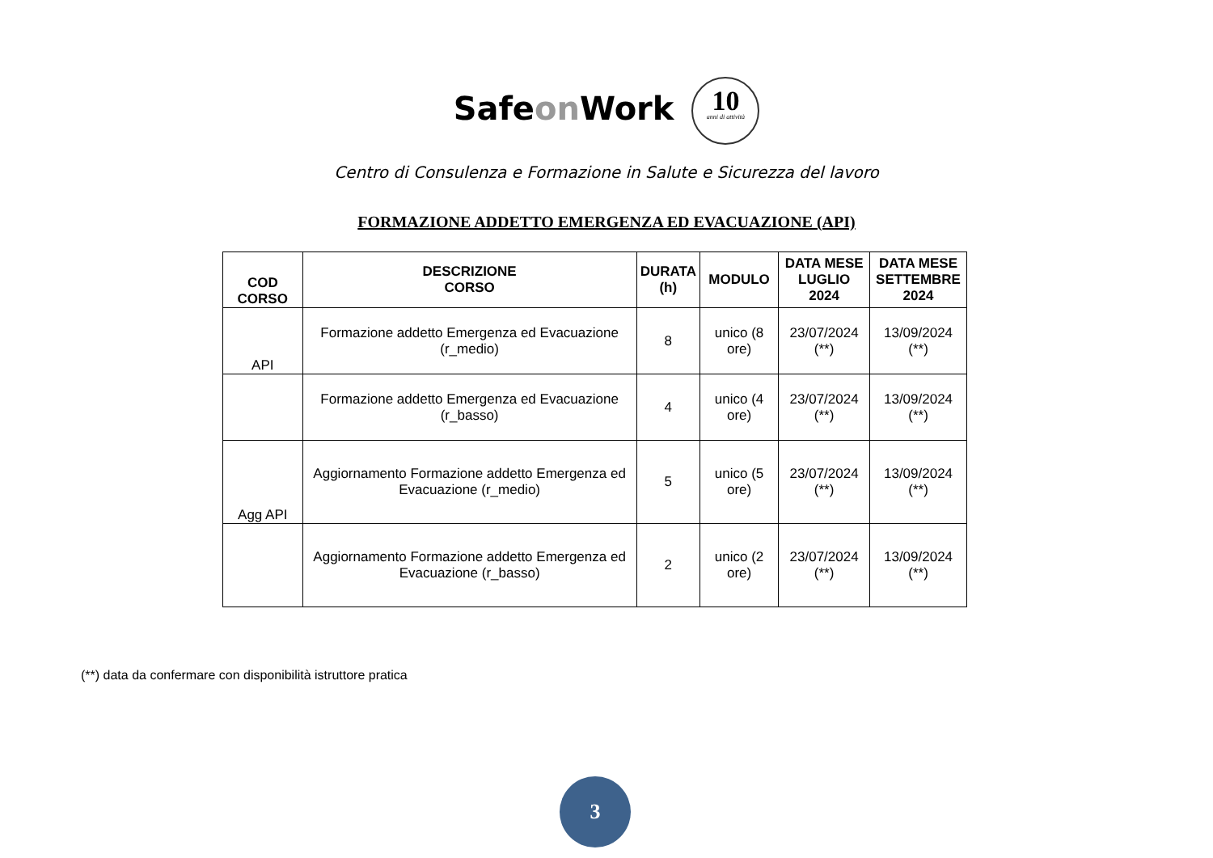Safeon Work 10 anni di attività
Centro di Consulenza e Formazione in Salute e Sicurezza del lavoro
FORMAZIONE ADDETTO EMERGENZA ED EVACUAZIONE (API)
| COD CORSO | DESCRIZIONE CORSO | DURATA (h) | MODULO | DATA MESE LUGLIO 2024 | DATA MESE SETTEMBRE 2024 |
| --- | --- | --- | --- | --- | --- |
| API | Formazione addetto Emergenza ed Evacuazione (r_medio) | 8 | unico (8 ore) | 23/07/2024 (**) | 13/09/2024 (**) |
| | Formazione addetto Emergenza ed Evacuazione (r_basso) | 4 | unico (4 ore) | 23/07/2024 (**) | 13/09/2024 (**) |
| Agg API | Aggiornamento Formazione addetto Emergenza ed Evacuazione (r_medio) | 5 | unico (5 ore) | 23/07/2024 (**) | 13/09/2024 (**) |
| | Aggiornamento Formazione addetto Emergenza ed Evacuazione (r_basso) | 2 | unico (2 ore) | 23/07/2024 (**) | 13/09/2024 (**) |
(**) data da confermare con disponibilità istruttore pratica
3